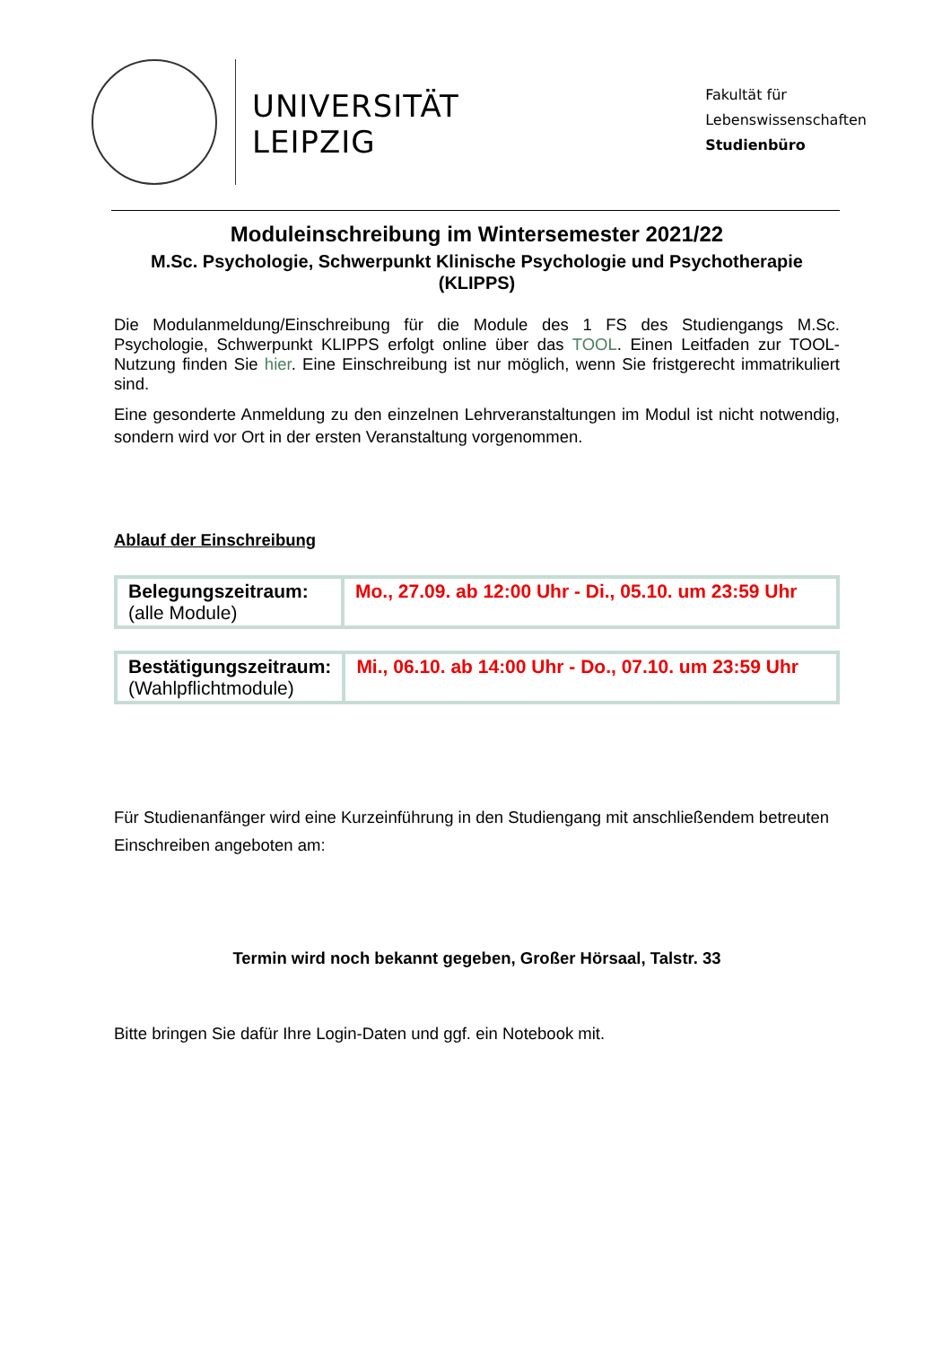UNIVERSITÄT
LEIPZIG
Fakultät für
Lebenswissenschaften
Studienbüro
Moduleinschreibung im Wintersemester 2021/22
M.Sc. Psychologie, Schwerpunkt Klinische Psychologie und Psychotherapie (KLIPPS)
Die Modulanmeldung/Einschreibung für die Module des 1 FS des Studiengangs M.Sc. Psychologie, Schwerpunkt KLIPPS erfolgt online über das TOOL. Einen Leitfaden zur TOOL-Nutzung finden Sie hier. Eine Einschreibung ist nur möglich, wenn Sie fristgerecht immatrikuliert sind.
Eine gesonderte Anmeldung zu den einzelnen Lehrveranstaltungen im Modul ist nicht notwendig, sondern wird vor Ort in der ersten Veranstaltung vorgenommen.
Ablauf der Einschreibung
| Belegungszeitraum: (alle Module) | Mo., 27.09. ab 12:00 Uhr - Di., 05.10. um 23:59 Uhr |
| Bestätigungszeitraum: (Wahlpflichtmodule) | Mi., 06.10. ab 14:00 Uhr - Do., 07.10. um 23:59 Uhr |
Für Studienanfänger wird eine Kurzeinführung in den Studiengang mit anschließendem betreuten Einschreiben angeboten am:
Termin wird noch bekannt gegeben, Großer Hörsaal, Talstr. 33
Bitte bringen Sie dafür Ihre Login-Daten und ggf. ein Notebook mit.